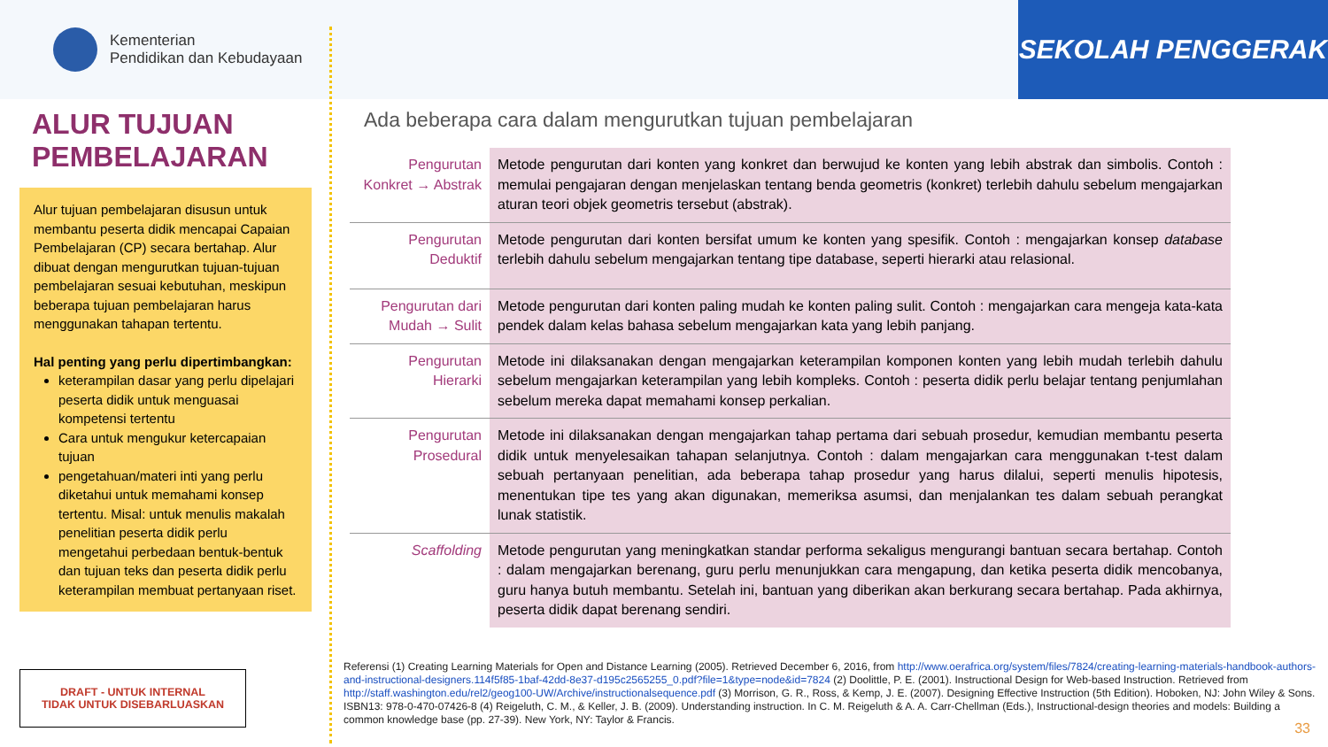Kementerian
Pendidikan dan Kebudayaan
SEKOLAH PENGGERAK
ALUR TUJUAN PEMBELAJARAN
Alur tujuan pembelajaran disusun untuk membantu peserta didik mencapai Capaian Pembelajaran (CP) secara bertahap. Alur dibuat dengan mengurutkan tujuan-tujuan pembelajaran sesuai kebutuhan, meskipun beberapa tujuan pembelajaran harus menggunakan tahapan tertentu.
Hal penting yang perlu dipertimbangkan:
keterampilan dasar yang perlu dipelajari peserta didik untuk menguasai kompetensi tertentu
Cara untuk mengukur ketercapaian tujuan
pengetahuan/materi inti yang perlu diketahui untuk memahami konsep tertentu. Misal: untuk menulis makalah penelitian peserta didik perlu mengetahui perbedaan bentuk-bentuk dan tujuan teks dan peserta didik perlu keterampilan membuat pertanyaan riset.
DRAFT - UNTUK INTERNAL
TIDAK UNTUK DISEBARLUASKAN
Ada beberapa cara dalam mengurutkan tujuan pembelajaran
| Pengurutan Konkret → Abstrak | Metode pengurutan dari konten yang konkret dan berwujud ke konten yang lebih abstrak dan simbolis. Contoh : memulai pengajaran dengan menjelaskan tentang benda geometris (konkret) terlebih dahulu sebelum mengajarkan aturan teori objek geometris tersebut (abstrak). |
| Pengurutan Deduktif | Metode pengurutan dari konten bersifat umum ke konten yang spesifik. Contoh : mengajarkan konsep database terlebih dahulu sebelum mengajarkan tentang tipe database, seperti hierarki atau relasional. |
| Pengurutan dari Mudah → Sulit | Metode pengurutan dari konten paling mudah ke konten paling sulit. Contoh : mengajarkan cara mengeja kata-kata pendek dalam kelas bahasa sebelum mengajarkan kata yang lebih panjang. |
| Pengurutan Hierarki | Metode ini dilaksanakan dengan mengajarkan keterampilan komponen konten yang lebih mudah terlebih dahulu sebelum mengajarkan keterampilan yang lebih kompleks. Contoh : peserta didik perlu belajar tentang penjumlahan sebelum mereka dapat memahami konsep perkalian. |
| Pengurutan Prosedural | Metode ini dilaksanakan dengan mengajarkan tahap pertama dari sebuah prosedur, kemudian membantu peserta didik untuk menyelesaikan tahapan selanjutnya. Contoh : dalam mengajarkan cara menggunakan t-test dalam sebuah pertanyaan penelitian, ada beberapa tahap prosedur yang harus dilalui, seperti menulis hipotesis, menentukan tipe tes yang akan digunakan, memeriksa asumsi, dan menjalankan tes dalam sebuah perangkat lunak statistik. |
| Scaffolding | Metode pengurutan yang meningkatkan standar performa sekaligus mengurangi bantuan secara bertahap. Contoh : dalam mengajarkan berenang, guru perlu menunjukkan cara mengapung, dan ketika peserta didik mencobanya, guru hanya butuh membantu. Setelah ini, bantuan yang diberikan akan berkurang secara bertahap. Pada akhirnya, peserta didik dapat berenang sendiri. |
Referensi (1) Creating Learning Materials for Open and Distance Learning (2005). Retrieved December 6, 2016, from http://www.oerafrica.org/system/files/7824/creating-learning-materials-handbook-authors-and-instructional-designers.114f5f85-1baf-42dd-8e37-d195c2565255_0.pdf?file=1&type=node&id=7824 (2) Doolittle, P. E. (2001). Instructional Design for Web-based Instruction. Retrieved from http://staff.washington.edu/rel2/geog100-UW/Archive/instructionalsequence.pdf (3) Morrison, G. R., Ross, & Kemp, J. E. (2007). Designing Effective Instruction (5th Edition). Hoboken, NJ: John Wiley & Sons. ISBN13: 978-0-470-07426-8 (4) Reigeluth, C. M., & Keller, J. B. (2009). Understanding instruction. In C. M. Reigeluth & A. A. Carr-Chellman (Eds.), Instructional-design theories and models: Building a common knowledge base (pp. 27-39). New York, NY: Taylor & Francis.
33